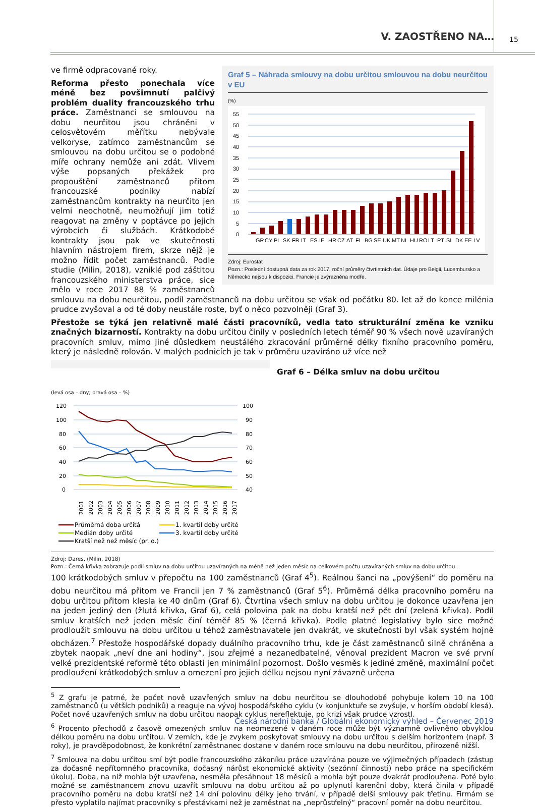V. ZAOSTŘENO NA… 15
Graf 5 – Náhrada smlouvy na dobu určitou smlouvou na dobu neurčitou v EU
(%)
55
50
45
40
35
30
25
20
15
10
5
0
GR
CY
PL
SK
FR
IT
ES
IE
HR
CZ
AT
FI
BG
SE
UK
MT
NL
HU
RO
LT
PT
SI
DK
EE
LV
Zdroj: Eurostat
Pozn.: Poslední dostupná data za rok 2017, roční průměry čtvrtletních dat. Údaje pro Belgii, Lucembursko a Německo nejsou k dispozici. Francie je zvýrazněna modře.
ve firmě odpracované roky.
Reforma přesto ponechala více méně bez povšimnutí palčivý problém duality francouzského trhu práce. Zaměstnanci se smlouvou na dobu neurčitou jsou chráněni v celosvětovém měřítku nebývale velkoryse, zatímco zaměstnancům se smlouvou na dobu určitou se o podobné míře ochrany nemůže ani zdát. Vlivem výše popsaných překážek pro propouštění zaměstnanců přitom francouzské podniky nabízí zaměstnancům kontrakty na neurčito jen velmi neochotně, neumožňují jim totiž reagovat na změny v poptávce po jejich výrobcích či službách. Krátkodobé kontrakty jsou pak ve skutečnosti hlavním nástrojem firem, skrze nějž je možno řídit počet zaměstnanců. Podle studie (Milin, 2018), vzniklé pod záštitou francouzského ministerstva práce, sice mělo v roce 2017 88 % zaměstnanců smlouvu na dobu neurčitou, podíl zaměstnanců na dobu určitou se však od počátku 80. let až do konce milénia prudce zvyšoval a od té doby neustále roste, byť o něco pozvolněji (Graf 3).
Přestože se týká jen relativně malé části pracovníků, vedla tato strukturální změna ke vzniku značných bizarností. Kontrakty na dobu určitou činily v posledních letech téměř 90 % všech nově uzavíraných pracovních smluv, mimo jiné důsledkem neustálého zkracování průměrné délky fixního pracovního poměru, který je následně rolován. V malých podnicích je tak v průměru uzavíráno už více než
Graf 6 – Délka smluv na dobu určitou
(levá osa – dny; pravá osa – %)
120
100
80
60
40
20
0
100
90
80
70
60
50
40
2001
2002
2003
2004
2005
2006
2007
2008
2009
2010
2011
2012
2013
2014
2015
2016
2017
Průměrná doba určitá
1. kvartil doby určité
Medián doby určité
3. kvartil doby určité
Kratší než než měsíc (pr. o.)
Zdroj: Dares, (Milin, 2018)
Pozn.: Černá křivka zobrazuje podíl smluv na dobu určitou uzavíraných na méně než jeden měsíc na celkovém počtu uzavíraných smluv na dobu určitou.
100 krátkodobých smluv v přepočtu na 100 zaměstnanců (Graf 4<sup>5</sup>). Reálnou šanci na „povýšení“ do poměru na dobu neurčitou má přitom ve Francii jen 7 % zaměstnanců (Graf 5<sup>6</sup>). Průměrná délka pracovního poměru na dobu určitou přitom klesla ke 40 dnům (Graf 6). Čtvrtina všech smluv na dobu určitou je dokonce uzavřena jen na jeden jediný den (žlutá křivka, Graf 6), celá polovina pak na dobu kratší než pět dní (zelená křivka). Podíl smluv kratších než jeden měsíc činí téměř 85 % (černá křivka). Podle platné legislativy bylo sice možné prodloužit smlouvu na dobu určitou u téhož zaměstnavatele jen dvakrát, ve skutečnosti byl však systém hojně obcházen.<sup>7</sup> Přestože hospodářské dopady duálního pracovního trhu, kde je část zaměstnanců silně chráněna a zbytek naopak „neví dne ani hodiny“, jsou zřejmé a nezanedbatelné, věnoval prezident Macron ve své první velké prezidentské reformě této oblasti jen minimální pozornost. Došlo vesměs k jediné změně, maximální počet prodloužení krátkodobých smluv a omezení pro jejich délku nejsou nyní závazně určena
<sup>5</sup> Z grafu je patrné, že počet nově uzavřených smluv na dobu neurčitou se dlouhodobě pohybuje kolem 10 na 100 zaměstnanců (u větších podniků) a reaguje na vývoj hospodářského cyklu (v konjunktuře se zvyšuje, v horším období klesá). Počet nově uzavřených smluv na dobu určitou naopak cyklus nereflektuje, po krizi však prudce vzrostl.
<sup>6</sup> Procento přechodů z časově omezených smluv na neomezené v daném roce může být významně ovlivněno obvyklou délkou poměru na dobu určitou. V zemích, kde je zvykem poskytovat smlouvy na dobu určitou s delším horizontem (např. 3 roky), je pravděpodobnost, že konkrétní zaměstnanec dostane v daném roce smlouvu na dobu neurčitou, přirozeně nižší.
<sup>7</sup> Smlouva na dobu určitou smí být podle francouzského zákoníku práce uzavírána pouze ve výjimečných případech (zástup za dočasně nepřítomného pracovníka, dočasný nárůst ekonomické aktivity (sezónní činnosti) nebo práce na specifickém úkolu). Doba, na niž mohla být uzavřena, nesměla přesáhnout 18 měsíců a mohla být pouze dvakrát prodloužena. Poté bylo možné se zaměstnancem znovu uzavřít smlouvu na dobu určitou až po uplynutí karenční doby, která činila v případě pracovního poměru na dobu kratší než 14 dní polovinu délky jeho trvání, v případě delší smlouvy pak třetinu. Firmám se přesto vyplatilo najímat pracovníky s přestávkami než je zaměstnat na „neprůstřelný“ pracovní poměr na dobu neurčitou.
Česká národní banka / Globální ekonomický výhled – Červenec 2019